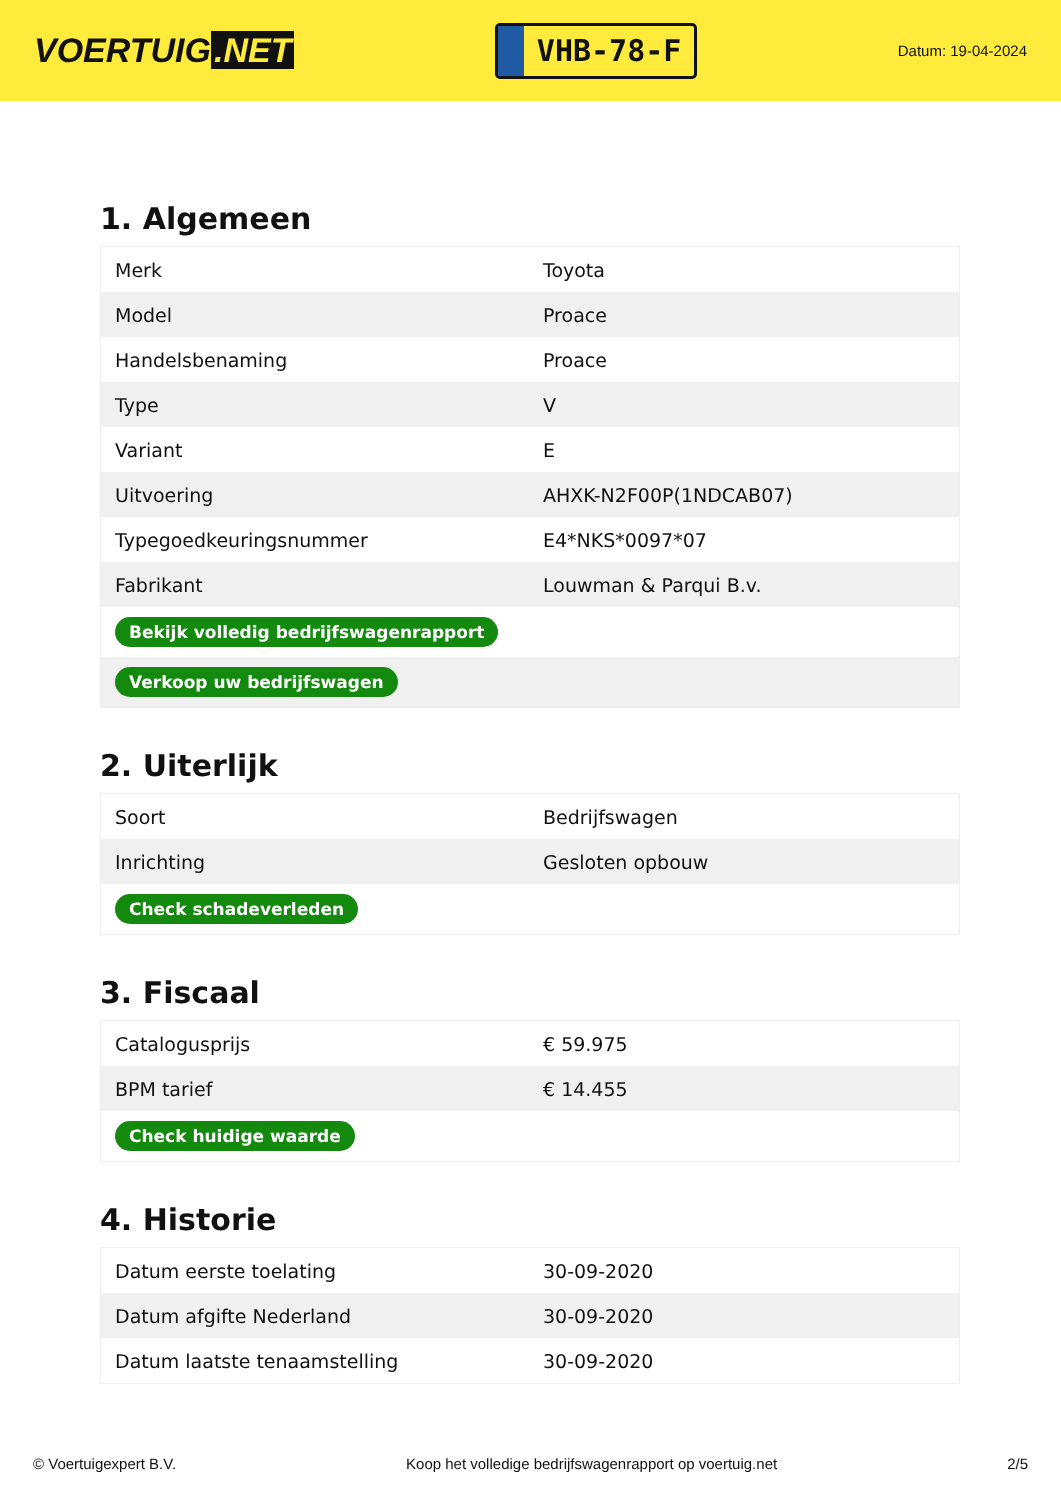VOERTUIG.NET
VHB-78-F
Datum: 19-04-2024
1. Algemeen
| Merk | Toyota |
| Model | Proace |
| Handelsbenaming | Proace |
| Type | V |
| Variant | E |
| Uitvoering | AHXK-N2F00P(1NDCAB07) |
| Typegoedkeuringsnummer | E4*NKS*0097*07 |
| Fabrikant | Louwman & Parqui B.v. |
| Bekijk volledig bedrijfswagenrapport | |
| Verkoop uw bedrijfswagen | |
2. Uiterlijk
| Soort | Bedrijfswagen |
| Inrichting | Gesloten opbouw |
| Check schadeverleden | |
3. Fiscaal
| Catalogusprijs | € 59.975 |
| BPM tarief | € 14.455 |
| Check huidige waarde | |
4. Historie
| Datum eerste toelating | 30-09-2020 |
| Datum afgifte Nederland | 30-09-2020 |
| Datum laatste tenaamstelling | 30-09-2020 |
© Voertuigexpert B.V. Koop het volledige bedrijfswagenrapport op voertuig.net 2/5